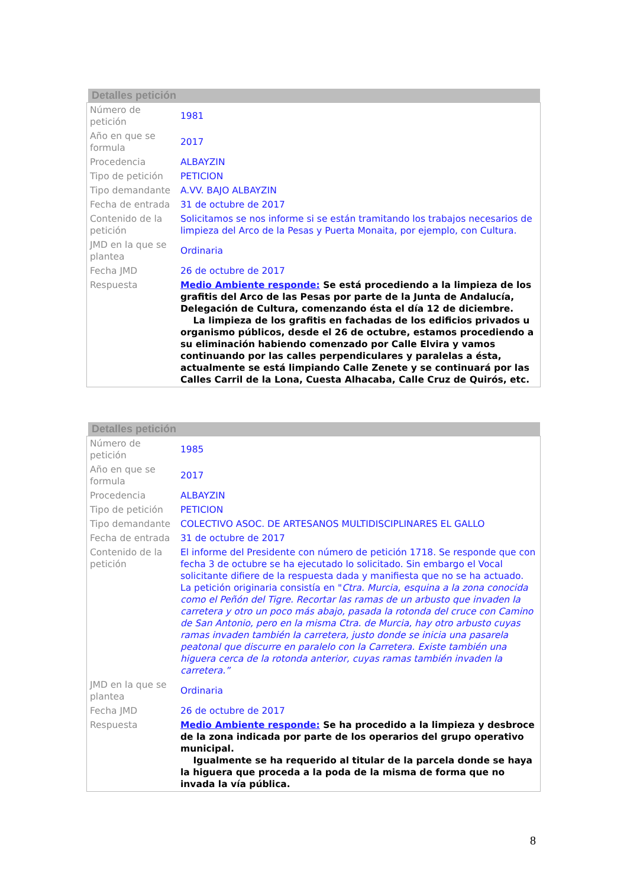Detalles petición
| Número de petición | 1981 |
| Año en que se formula | 2017 |
| Procedencia | ALBAYZIN |
| Tipo de petición | PETICION |
| Tipo demandante | A.VV. BAJO ALBAYZIN |
| Fecha de entrada | 31 de octubre de 2017 |
| Contenido de la petición | Solicitamos se nos informe si se están tramitando los trabajos necesarios de limpieza del Arco de la Pesas y Puerta Monaita, por ejemplo, con Cultura. |
| JMD en la que se plantea | Ordinaria |
| Fecha JMD | 26 de octubre de 2017 |
| Respuesta | Medio Ambiente responde: Se está procediendo a la limpieza de los grafitis del Arco de las Pesas por parte de la Junta de Andalucía, Delegación de Cultura, comenzando ésta el día 12 de diciembre. La limpieza de los grafitis en fachadas de los edificios privados u organismo públicos, desde el 26 de octubre, estamos procediendo a su eliminación habiendo comenzado por Calle Elvira y vamos continuando por las calles perpendiculares y paralelas a ésta, actualmente se está limpiando Calle Zenete y se continuará por las Calles Carril de la Lona, Cuesta Alhacaba, Calle Cruz de Quirós, etc. |
Detalles petición
| Número de petición | 1985 |
| Año en que se formula | 2017 |
| Procedencia | ALBAYZIN |
| Tipo de petición | PETICION |
| Tipo demandante | COLECTIVO ASOC. DE ARTESANOS MULTIDISCIPLINARES EL GALLO |
| Fecha de entrada | 31 de octubre de 2017 |
| Contenido de la petición | El informe del Presidente con número de petición 1718. Se responde que con fecha 3 de octubre se ha ejecutado lo solicitado. Sin embargo el Vocal solicitante difiere de la respuesta dada y manifiesta que no se ha actuado. La petición originaria consistía en " Ctra. Murcia, esquina a la zona conocida como el Peñón del Tigre. Recortar las ramas de un arbusto que invaden la carretera y otro un poco más abajo, pasada la rotonda del cruce con Camino de San Antonio, pero en la misma Ctra. de Murcia, hay otro arbusto cuyas ramas invaden también la carretera, justo donde se inicia una pasarela peatonal que discurre en paralelo con la Carretera. Existe también una higuera cerca de la rotonda anterior, cuyas ramas también invaden la carretera.” |
| JMD en la que se plantea | Ordinaria |
| Fecha JMD | 26 de octubre de 2017 |
| Respuesta | Medio Ambiente responde: Se ha procedido a la limpieza y desbroce de la zona indicada por parte de los operarios del grupo operativo municipal. Igualmente se ha requerido al titular de la parcela donde se haya la higuera que proceda a la poda de la misma de forma que no invada la vía pública. |
8